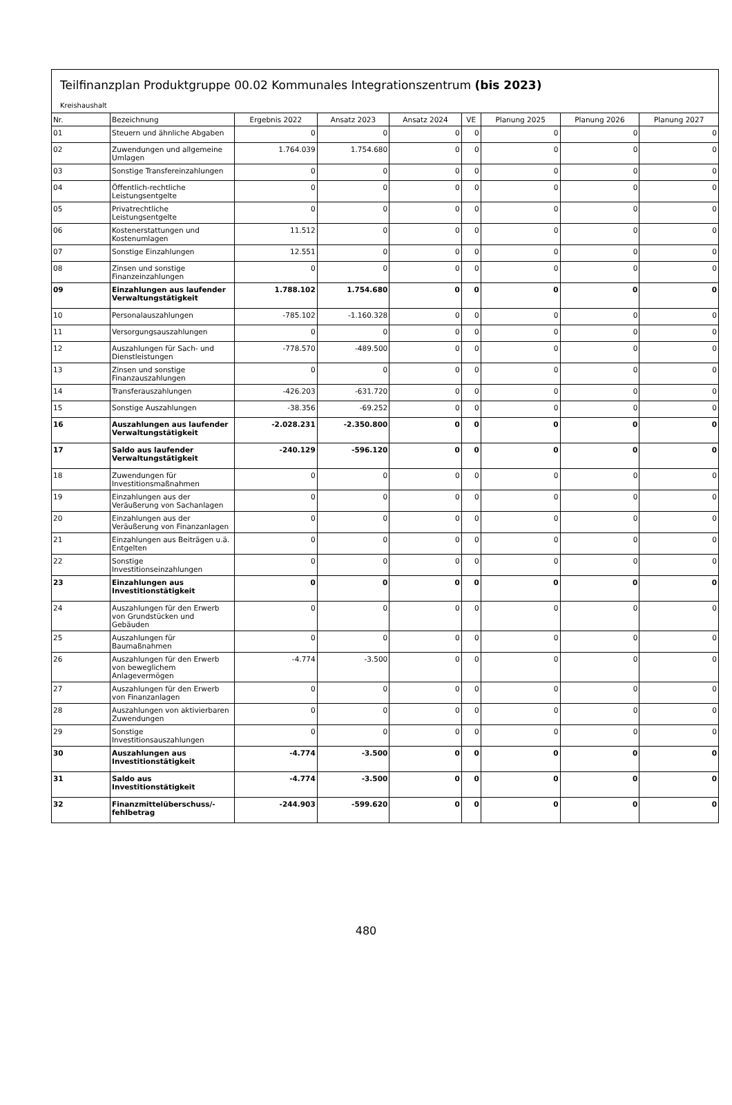Teilfinanzplan Produktgruppe 00.02 Kommunales Integrationszentrum (bis 2023)
Kreishaushalt
| Nr. | Bezeichnung | Ergebnis 2022 | Ansatz 2023 | Ansatz 2024 | VE | Planung 2025 | Planung 2026 | Planung 2027 |
| --- | --- | --- | --- | --- | --- | --- | --- | --- |
| 01 | Steuern und ähnliche Abgaben | 0 | 0 | 0 | 0 | 0 | 0 | 0 |
| 02 | Zuwendungen und allgemeine Umlagen | 1.764.039 | 1.754.680 | 0 | 0 | 0 | 0 | 0 |
| 03 | Sonstige Transfereinzahlungen | 0 | 0 | 0 | 0 | 0 | 0 | 0 |
| 04 | Öffentlich-rechtliche Leistungsentgelte | 0 | 0 | 0 | 0 | 0 | 0 | 0 |
| 05 | Privatrechtliche Leistungsentgelte | 0 | 0 | 0 | 0 | 0 | 0 | 0 |
| 06 | Kostenerstattungen und Kostenumlagen | 11.512 | 0 | 0 | 0 | 0 | 0 | 0 |
| 07 | Sonstige Einzahlungen | 12.551 | 0 | 0 | 0 | 0 | 0 | 0 |
| 08 | Zinsen und sonstige Finanzeinzahlungen | 0 | 0 | 0 | 0 | 0 | 0 | 0 |
| 09 | Einzahlungen aus laufender Verwaltungstätigkeit | 1.788.102 | 1.754.680 | 0 | 0 | 0 | 0 | 0 |
| 10 | Personalauszahlungen | -785.102 | -1.160.328 | 0 | 0 | 0 | 0 | 0 |
| 11 | Versorgungsauszahlungen | 0 | 0 | 0 | 0 | 0 | 0 | 0 |
| 12 | Auszahlungen für Sach- und Dienstleistungen | -778.570 | -489.500 | 0 | 0 | 0 | 0 | 0 |
| 13 | Zinsen und sonstige Finanzauszahlungen | 0 | 0 | 0 | 0 | 0 | 0 | 0 |
| 14 | Transferauszahlungen | -426.203 | -631.720 | 0 | 0 | 0 | 0 | 0 |
| 15 | Sonstige Auszahlungen | -38.356 | -69.252 | 0 | 0 | 0 | 0 | 0 |
| 16 | Auszahlungen aus laufender Verwaltungstätigkeit | -2.028.231 | -2.350.800 | 0 | 0 | 0 | 0 | 0 |
| 17 | Saldo aus laufender Verwaltungstätigkeit | -240.129 | -596.120 | 0 | 0 | 0 | 0 | 0 |
| 18 | Zuwendungen für Investitionsmaßnahmen | 0 | 0 | 0 | 0 | 0 | 0 | 0 |
| 19 | Einzahlungen aus der Veräußerung von Sachanlagen | 0 | 0 | 0 | 0 | 0 | 0 | 0 |
| 20 | Einzahlungen aus der Veräußerung von Finanzanlagen | 0 | 0 | 0 | 0 | 0 | 0 | 0 |
| 21 | Einzahlungen aus Beiträgen u.ä. Entgelten | 0 | 0 | 0 | 0 | 0 | 0 | 0 |
| 22 | Sonstige Investitionseinzahlungen | 0 | 0 | 0 | 0 | 0 | 0 | 0 |
| 23 | Einzahlungen aus Investitionstätigkeit | 0 | 0 | 0 | 0 | 0 | 0 | 0 |
| 24 | Auszahlungen für den Erwerb von Grundstücken und Gebäuden | 0 | 0 | 0 | 0 | 0 | 0 | 0 |
| 25 | Auszahlungen für Baumaßnahmen | 0 | 0 | 0 | 0 | 0 | 0 | 0 |
| 26 | Auszahlungen für den Erwerb von beweglichem Anlagevermögen | -4.774 | -3.500 | 0 | 0 | 0 | 0 | 0 |
| 27 | Auszahlungen für den Erwerb von Finanzanlagen | 0 | 0 | 0 | 0 | 0 | 0 | 0 |
| 28 | Auszahlungen von aktivierbaren Zuwendungen | 0 | 0 | 0 | 0 | 0 | 0 | 0 |
| 29 | Sonstige Investitionsauszahlungen | 0 | 0 | 0 | 0 | 0 | 0 | 0 |
| 30 | Auszahlungen aus Investitionstätigkeit | -4.774 | -3.500 | 0 | 0 | 0 | 0 | 0 |
| 31 | Saldo aus Investitionstätigkeit | -4.774 | -3.500 | 0 | 0 | 0 | 0 | 0 |
| 32 | Finanzmittelüberschuss/-fehlbetrag | -244.903 | -599.620 | 0 | 0 | 0 | 0 | 0 |
480